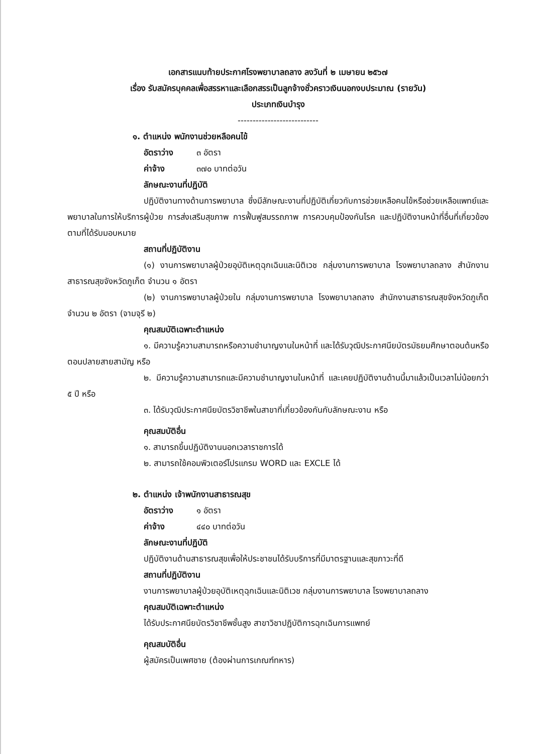เอกสารแนบท้ายประกาศโรงพยาบาลถลาง ลงวันที่ ๒ เมษายน ๒๕๖๗
เรื่อง รับสมัครบุคคลเพื่อสรรหาและเลือกสรรเป็นลูกจ้างชั่วคราวเงินนอกงบประมาณ (รายวัน)
ประเภทเงินบำรุง
---------------------------
๑. ตำแหน่ง พนักงานช่วยหลือคนไข้
อัตราว่าง ๓ อัตรา
ค่าจ้าง ๓๗๐ บาทต่อวัน
ลักษณะงานที่ปฏิบัติ
ปฏิบัติงานทางด้านการพยาบาล ซึ่งมีลักษณะงานที่ปฏิบัติเกี่ยวกับการช่วยเหลือคนไข้หรือช่วยเหลือแพทย์และพยาบาลในการให้บริการผู้ป่วย การส่งเสริมสุขภาพ การฟื้นฟูสมรรถภาพ การควบคุมป้องกันโรค และปฏิบัติงานหน้าที่อื่นที่เกี่ยวข้องตามที่ได้รับมอบหมาย
สถานที่ปฏิบัติงาน
(๑) งานการพยาบาลผู้ป่วยอุบัติเหตุฉุกเฉินและนิติเวช กลุ่มงานการพยาบาล โรงพยาบาลถลาง สำนักงานสาธารณสุขจังหวัดภูเก็ต จำนวน ๑ อัตรา
(๒) งานการพยาบาลผู้ป่วยใน กลุ่มงานการพยาบาล โรงพยาบาลถลาง สำนักงานสาธารณสุขจังหวัดภูเก็ต จำนวน ๒ อัตรา (จามจุรี ๒)
คุณสมบัติเฉพาะตำแหน่ง
๑. มีความรู้ความสามารถหรือความชำนาญงานในหน้าที่ และได้รับวุฒิประกาศนียบัตรมัธยมศึกษาตอนต้นหรือตอนปลายสายสามัญ หรือ
๒. มีความรู้ความสามารถและมีความชำนาญงานในหน้าที่ และเคยปฏิบัติงานด้านนี้มาแล้วเป็นเวลาไม่น้อยกว่า ๕ ปี หรือ
๓. ได้รับวุฒิประกาศนียบัตรวิชาชีพในสาขาที่เกี่ยวข้องกันกับลักษณะงาน หรือ
คุณสมบัติอื่น
๑. สามารถขึ้นปฏิบัติงานนอกเวลาราชการได้
๒. สามารถใช้คอมพิวเตอร์โปรแกรม WORD และ EXCLE ได้
๒. ตำแหน่ง เจ้าพนักงานสาธารณสุข
อัตราว่าง ๑ อัตรา
ค่าจ้าง ๔๔๐ บาทต่อวัน
ลักษณะงานที่ปฏิบัติ
ปฏิบัติงานด้านสาธารณสุขเพื่อให้ประชาชนได้รับบริการที่มีมาตรฐานและสุขภาวะที่ดี
สถานที่ปฏิบัติงาน
งานการพยาบาลผู้ป่วยอุบัติเหตุฉุกเฉินและนิติเวช กลุ่มงานการพยาบาล โรงพยาบาลถลาง
คุณสมบัติเฉพาะตำแหน่ง
ได้รับประกาศนียบัตรวิชาชีพชั้นสูง สาขาวิชาปฏิบัติการฉุกเฉินการแพทย์
คุณสมบัติอื่น
ผู้สมัครเป็นเพศชาย (ต้องผ่านการเกณฑ์ทหาร)